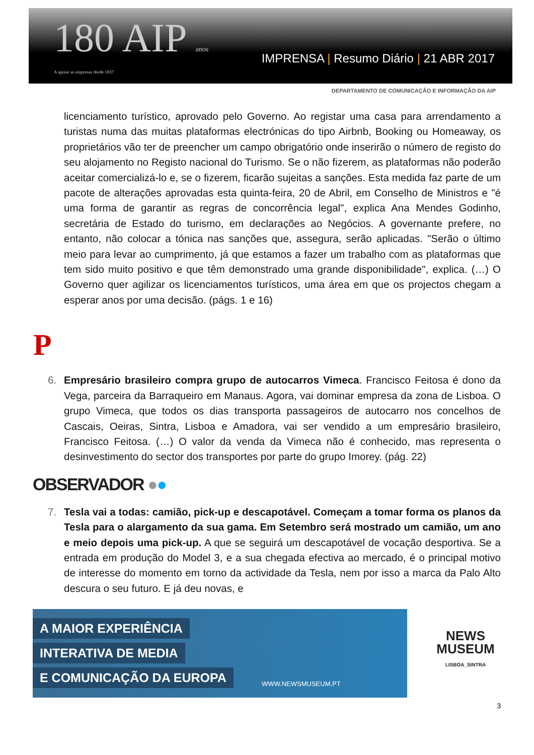180 AIP anos
A apoiar as empresas desde 1837
IMPRENSA | Resumo Diário | 21 ABR 2017
DEPARTAMENTO DE COMUNICAÇÃO E INFORMAÇÃO DA AIP
licenciamento turístico, aprovado pelo Governo. Ao registar uma casa para arrendamento a turistas numa das muitas plataformas electrónicas do tipo Airbnb, Booking ou Homeaway, os proprietários vão ter de preencher um campo obrigatório onde inserirão o número de registo do seu alojamento no Registo nacional do Turismo. Se o não fizerem, as plataformas não poderão aceitar comercializá-lo e, se o fizerem, ficarão sujeitas a sanções. Esta medida faz parte de um pacote de alterações aprovadas esta quinta-feira, 20 de Abril, em Conselho de Ministros e "é uma forma de garantir as regras de concorrência legal", explica Ana Mendes Godinho, secretária de Estado do turismo, em declarações ao Negócios. A governante prefere, no entanto, não colocar a tónica nas sanções que, assegura, serão aplicadas. "Serão o último meio para levar ao cumprimento, já que estamos a fazer um trabalho com as plataformas que tem sido muito positivo e que têm demonstrado uma grande disponibilidade", explica. (…) O Governo quer agilizar os licenciamentos turísticos, uma área em que os projectos chegam a esperar anos por uma decisão. (págs. 1 e 16)
P
6. Empresário brasileiro compra grupo de autocarros Vimeca. Francisco Feitosa é dono da Vega, parceira da Barraqueiro em Manaus. Agora, vai dominar empresa da zona de Lisboa. O grupo Vimeca, que todos os dias transporta passageiros de autocarro nos concelhos de Cascais, Oeiras, Sintra, Lisboa e Amadora, vai ser vendido a um empresário brasileiro, Francisco Feitosa. (…) O valor da venda da Vimeca não é conhecido, mas representa o desinvestimento do sector dos transportes por parte do grupo Imorey. (pág. 22)
OBSERVADOR ●●
7. Tesla vai a todas: camião, pick-up e descapotável. Começam a tomar forma os planos da Tesla para o alargamento da sua gama. Em Setembro será mostrado um camião, um ano e meio depois uma pick-up. A que se seguirá um descapotável de vocação desportiva. Se a entrada em produção do Model 3, e a sua chegada efectiva ao mercado, é o principal motivo de interesse do momento em torno da actividade da Tesla, nem por isso a marca da Palo Alto descura o seu futuro. E já deu novas, e
A MAIOR EXPERIÊNCIA
INTERATIVA DE MEDIA
E COMUNICAÇÃO DA EUROPA
WWW.NEWSMUSEUM.PT
NEWS
MUSEUM
LISBOA_SINTRA
3